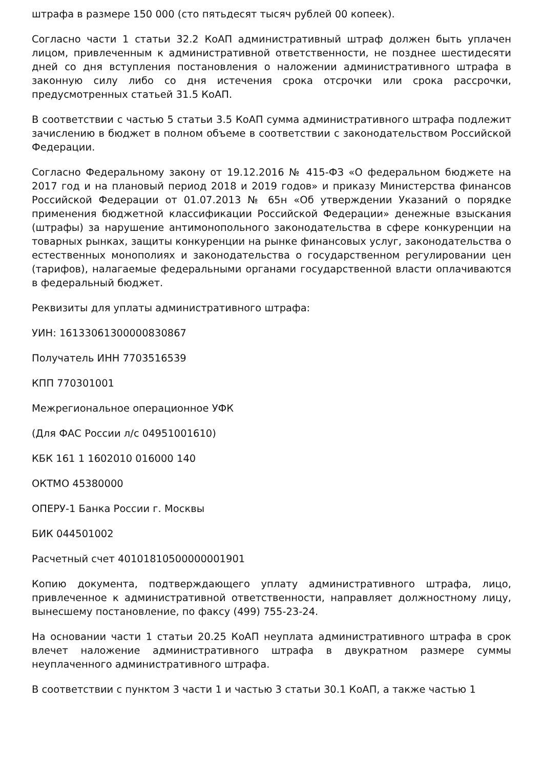штрафа в размере 150 000 (сто пятьдесят тысяч рублей 00 копеек).
Согласно части 1 статьи 32.2 КоАП административный штраф должен быть уплачен лицом, привлеченным к административной ответственности, не позднее шестидесяти дней со дня вступления постановления о наложении административного штрафа в законную силу либо со дня истечения срока отсрочки или срока рассрочки, предусмотренных статьей 31.5 КоАП.
В соответствии с частью 5 статьи 3.5 КоАП сумма административного штрафа подлежит зачислению в бюджет в полном объеме в соответствии с законодательством Российской Федерации.
Согласно Федеральному закону от 19.12.2016 № 415-ФЗ «О федеральном бюджете на 2017 год и на плановый период 2018 и 2019 годов» и приказу Министерства финансов Российской Федерации от 01.07.2013 № 65н «Об утверждении Указаний о порядке применения бюджетной классификации Российской Федерации» денежные взыскания (штрафы) за нарушение антимонопольного законодательства в сфере конкуренции на товарных рынках, защиты конкуренции на рынке финансовых услуг, законодательства о естественных монополиях и законодательства о государственном регулировании цен (тарифов), налагаемые федеральными органами государственной власти оплачиваются в федеральный бюджет.
Реквизиты для уплаты административного штрафа:
УИН: 16133061300000830867
Получатель ИНН 7703516539
КПП 770301001
Межрегиональное операционное УФК
(Для ФАС России л/с 04951001610)
КБК 161 1 1602010 016000 140
ОКТМО 45380000
ОПЕРУ-1 Банка России г. Москвы
БИК 044501002
Расчетный счет 40101810500000001901
Копию документа, подтверждающего уплату административного штрафа, лицо, привлеченное к административной ответственности, направляет должностному лицу, вынесшему постановление, по факсу (499) 755-23-24.
На основании части 1 статьи 20.25 КоАП неуплата административного штрафа в срок влечет наложение административного штрафа в двукратном размере суммы неуплаченного административного штрафа.
В соответствии с пунктом 3 части 1 и частью 3 статьи 30.1 КоАП, а также частью 1